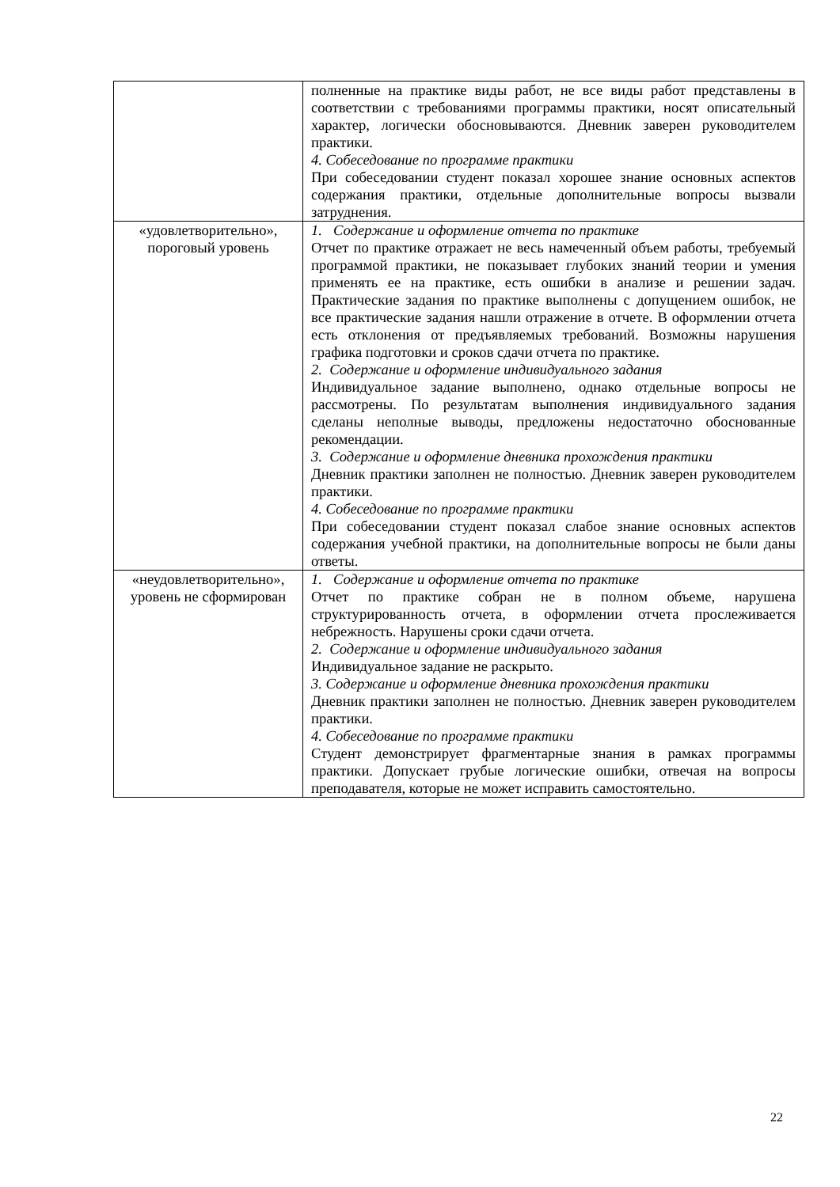| | полненные на практике виды работ, не все виды работ представлены в соответствии с требованиями программы практики, носят описательный характер, логически обосновываются. Дневник заверен руководителем практики. 4. Собеседование по программе практики При собеседовании студент показал хорошее знание основных аспектов содержания практики, отдельные дополнительные вопросы вызвали затруднения. |
| «удовлетворительно», пороговый уровень | 1. Содержание и оформление отчета по практике Отчет по практике отражает не весь намеченный объем работы, требуемый программой практики, не показывает глубоких знаний теории и умения применять ее на практике, есть ошибки в анализе и решении задач. Практические задания по практике выполнены с допущением ошибок, не все практические задания нашли отражение в отчете. В оформлении отчета есть отклонения от предъявляемых требований. Возможны нарушения графика подготовки и сроков сдачи отчета по практике. 2. Содержание и оформление индивидуального задания Индивидуальное задание выполнено, однако отдельные вопросы не рассмотрены. По результатам выполнения индивидуального задания сделаны неполные выводы, предложены недостаточно обоснованные рекомендации. 3. Содержание и оформление дневника прохождения практики Дневник практики заполнен не полностью. Дневник заверен руководителем практики. 4. Собеседование по программе практики При собеседовании студент показал слабое знание основных аспектов содержания учебной практики, на дополнительные вопросы не были даны ответы. |
| «неудовлетворительно», уровень не сформирован | 1. Содержание и оформление отчета по практике Отчет по практике собран не в полном объеме, нарушена структурированность отчета, в оформлении отчета прослеживается небрежность. Нарушены сроки сдачи отчета. 2. Содержание и оформление индивидуального задания Индивидуальное задание не раскрыто. 3. Содержание и оформление дневника прохождения практики Дневник практики заполнен не полностью. Дневник заверен руководителем практики. 4. Собеседование по программе практики Студент демонстрирует фрагментарные знания в рамках программы практики. Допускает грубые логические ошибки, отвечая на вопросы преподавателя, которые не может исправить самостоятельно. |
22